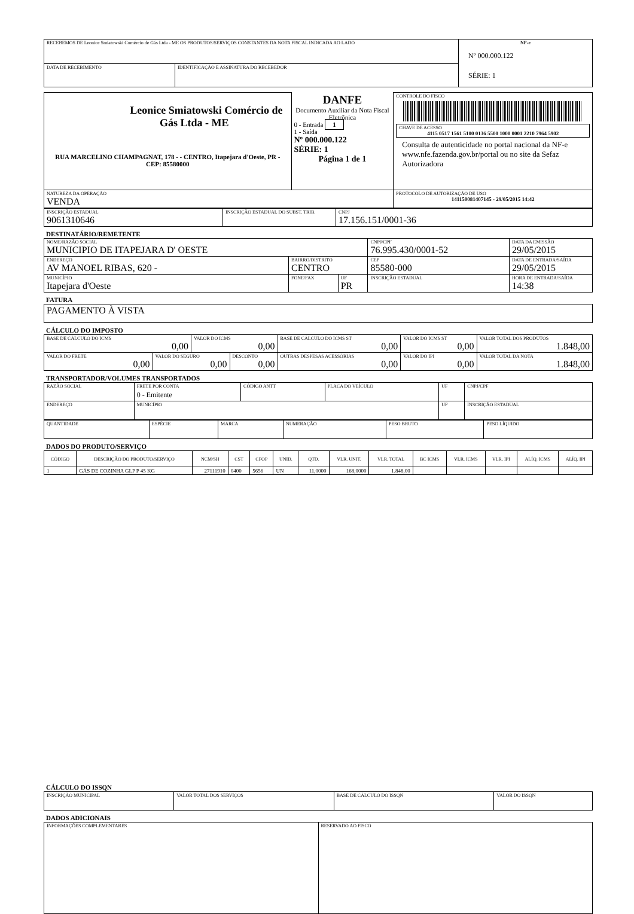| RECEBEMOS DE Leonice Smiatowski Comércio de Gás Ltda - ME OS PRODUTOS/SERVIÇOS CONSTANTES DA NOTA FISCAL INDICADA AO LADO | | NF-e Nº 000.000.122 SÉRIE: 1 |
| DATA DE RECEBIMENTO | IDENTIFICAÇÃO E ASSINATURA DO RECEBEDOR | |
| Leonice Smiatowski Comércio de Gás Ltda - ME RUA MARCELINO CHAMPAGNAT, 178 - - CENTRO, Itapejara d'Oeste, PR - CEP: 85580000 | DANFE Documento Auxiliar da Nota Fiscal Eletrônica 0 - Entrada 1 1 - Saída Nº 000.000.122 SÉRIE: 1 Página 1 de 1 | CONTROLE DO FISCO CHAVE DE ACESSO 4115 0517 1561 5100 0136 5500 1000 0001 2210 7964 5902 Consulta de autenticidade no portal nacional da NF-e www.nfe.fazenda.gov.br/portal ou no site da Sefaz Autorizadora |
| NATUREZA DA OPERAÇÃO VENDA | | PROTOCOLO DE AUTORIZAÇÃO DE USO 141150081407145 - 29/05/2015 14:42 |
| INSCRIÇÃO ESTADUAL 9061310646 | INSCRIÇÃO ESTADUAL DO SUBST. TRIB. | CNPJ 17.156.151/0001-36 |
DESTINATÁRIO/REMETENTE
| NOME/RAZÃO SOCIAL MUNICIPIO DE ITAPEJARA D' OESTE | | | CNPJ/CPF 76.995.430/0001-52 | | DATA DA EMISSÃO 29/05/2015 |
| ENDEREÇO AV MANOEL RIBAS, 620 - | BAIRRO/DISTRITO CENTRO | | | CEP 85580-000 | DATA DE ENTRADA/SAÍDA 29/05/2015 |
| MUNICÍPIO Itapejara d'Oeste | FONE/FAX | UF PR | INSCRIÇÃO ESTADUAL | | HORA DE ENTRADA/SAÍDA 14:38 |
FATURA
| PAGAMENTO À VISTA |
CÁLCULO DO IMPOSTO
| BASE DE CÁLCULO DO ICMS 0,00 | | VALOR DO ICMS 0,00 | | BASE DE CÁLCULO DO ICMS ST 0,00 | VALOR DO ICMS ST 0,00 | VALOR TOTAL DOS PRODUTOS 1.848,00 |
| VALOR DO FRETE 0,00 | VALOR DO SEGURO 0,00 | | DESCONTO 0,00 | OUTRAS DESPESAS ACESSÓRIAS 0,00 | VALOR DO IPI 0,00 | VALOR TOTAL DA NOTA 1.848,00 |
TRANSPORTADOR/VOLUMES TRANSPORTADOS
| RAZÃO SOCIAL | FRETE POR CONTA 0 - Emitente | CÓDIGO ANTT | PLACA DO VEÍCULO | UF | CNPJ/CPF |
| ENDEREÇO | MUNICÍPIO | | | UF | INSCRIÇÃO ESTADUAL |
| QUANTIDADE | ESPÉCIE | MARCA | NUMERAÇÃO | PESO BRUTO | PESO LÍQUIDO |
DADOS DO PRODUTO/SERVIÇO
| CÓDIGO | DESCRIÇÃO DO PRODUTO/SERVIÇO | NCM/SH | CST | CFOP | UNID. | QTD. | VLR. UNIT. | VLR. TOTAL | BC ICMS | VLR. ICMS | VLR. IPI | ALÍQ. ICMS | ALÍQ. IPI |
| --- | --- | --- | --- | --- | --- | --- | --- | --- | --- | --- | --- | --- | --- |
| 1 | GÁS DE COZINHA GLP P 45 KG | 27111910 | 0400 | 5656 | UN | 11,0000 | 168,0000 | 1.848,00 | | | | | |
CÁLCULO DO ISSQN
| INSCRIÇÃO MUNICIPAL | VALOR TOTAL DOS SERVIÇOS | BASE DE CÁLCULO DO ISSQN | VALOR DO ISSQN |
DADOS ADICIONAIS
| INFORMAÇÕES COMPLEMENTARES | RESERVADO AO FISCO |